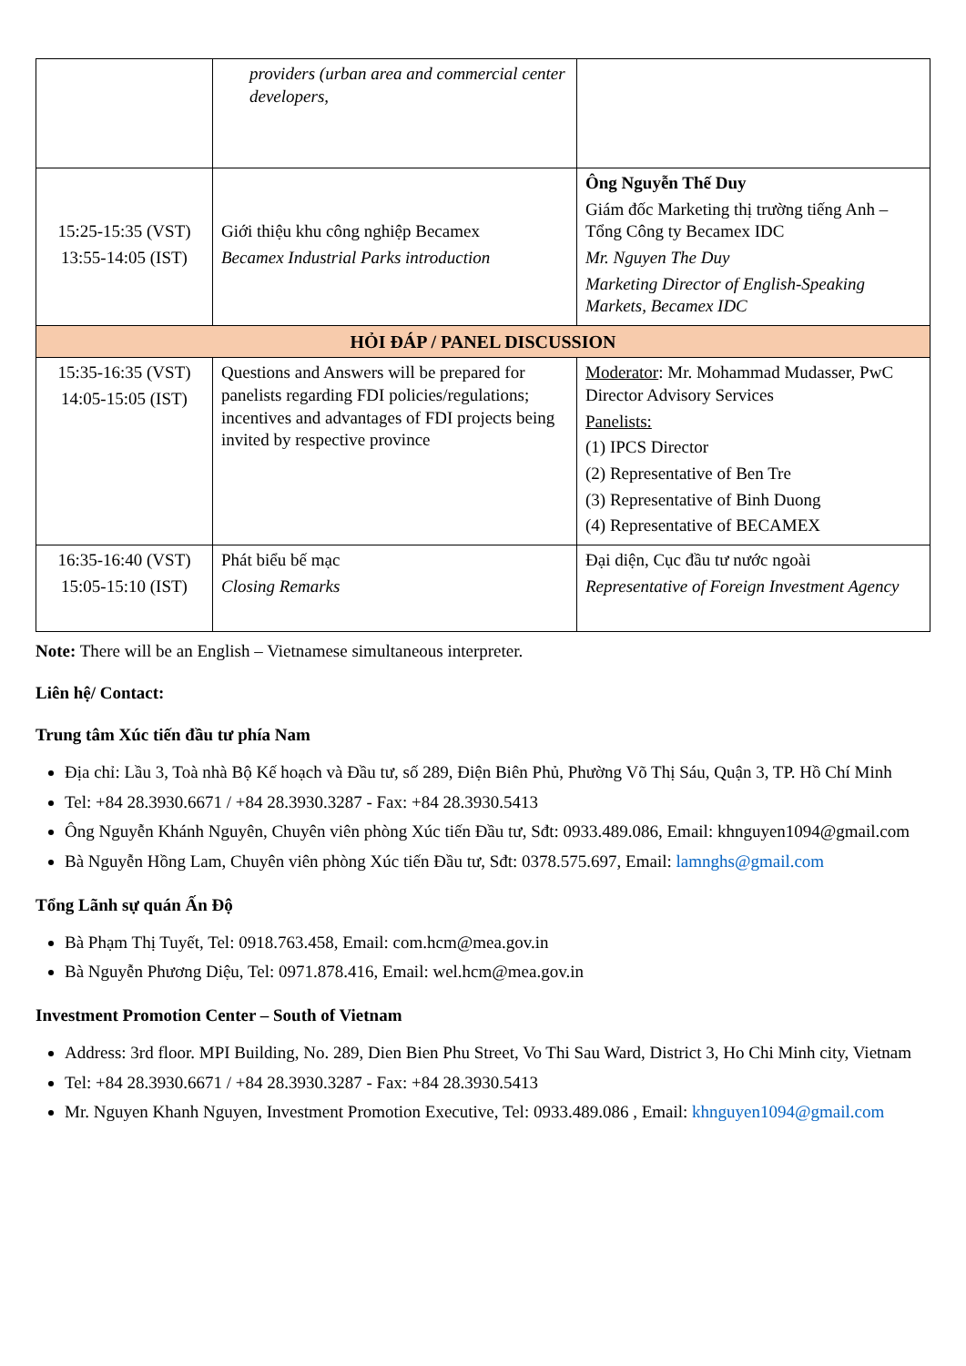| | providers (urban area and commercial center developers, | |
| 15:25-15:35 (VST) 13:55-14:05 (IST) | Giới thiệu khu công nghiệp Becamex Becamex Industrial Parks introduction | Ông Nguyễn Thế Duy Giám đốc Marketing thị trường tiếng Anh – Tổng Công ty Becamex IDC Mr. Nguyen The Duy Marketing Director of English-Speaking Markets, Becamex IDC |
| HỎI ĐÁP / PANEL DISCUSSION | | |
| 15:35-16:35 (VST) 14:05-15:05 (IST) | Questions and Answers will be prepared for panelists regarding FDI policies/regulations; incentives and advantages of FDI projects being invited by respective province | Moderator : Mr. Mohammad Mudasser, PwC Director Advisory Services Panelists: (1) IPCS Director (2) Representative of Ben Tre (3) Representative of Binh Duong (4) Representative of BECAMEX |
| 16:35-16:40 (VST) 15:05-15:10 (IST) | Phát biểu bế mạc Closing Remarks | Đại diện, Cục đầu tư nước ngoài Representative of Foreign Investment Agency |
Note: There will be an English – Vietnamese simultaneous interpreter.
Liên hệ/ Contact:
Trung tâm Xúc tiến đầu tư phía Nam
Địa chỉ: Lầu 3, Toà nhà Bộ Kế hoạch và Đầu tư, số 289, Điện Biên Phủ, Phường Võ Thị Sáu, Quận 3, TP. Hồ Chí Minh
Tel: +84 28.3930.6671 / +84 28.3930.3287 - Fax: +84 28.3930.5413
Ông Nguyễn Khánh Nguyên, Chuyên viên phòng Xúc tiến Đầu tư, Sđt: 0933.489.086, Email: khnguyen1094@gmail.com
Bà Nguyễn Hồng Lam, Chuyên viên phòng Xúc tiến Đầu tư, Sđt: 0378.575.697, Email: lamnghs@gmail.com
Tổng Lãnh sự quán Ấn Độ
Bà Phạm Thị Tuyết, Tel: 0918.763.458, Email: com.hcm@mea.gov.in
Bà Nguyễn Phương Diệu, Tel: 0971.878.416, Email: wel.hcm@mea.gov.in
Investment Promotion Center – South of Vietnam
Address: 3rd floor. MPI Building, No. 289, Dien Bien Phu Street, Vo Thi Sau Ward, District 3, Ho Chi Minh city, Vietnam
Tel: +84 28.3930.6671 / +84 28.3930.3287 - Fax: +84 28.3930.5413
Mr. Nguyen Khanh Nguyen, Investment Promotion Executive, Tel: 0933.489.086 , Email: khnguyen1094@gmail.com